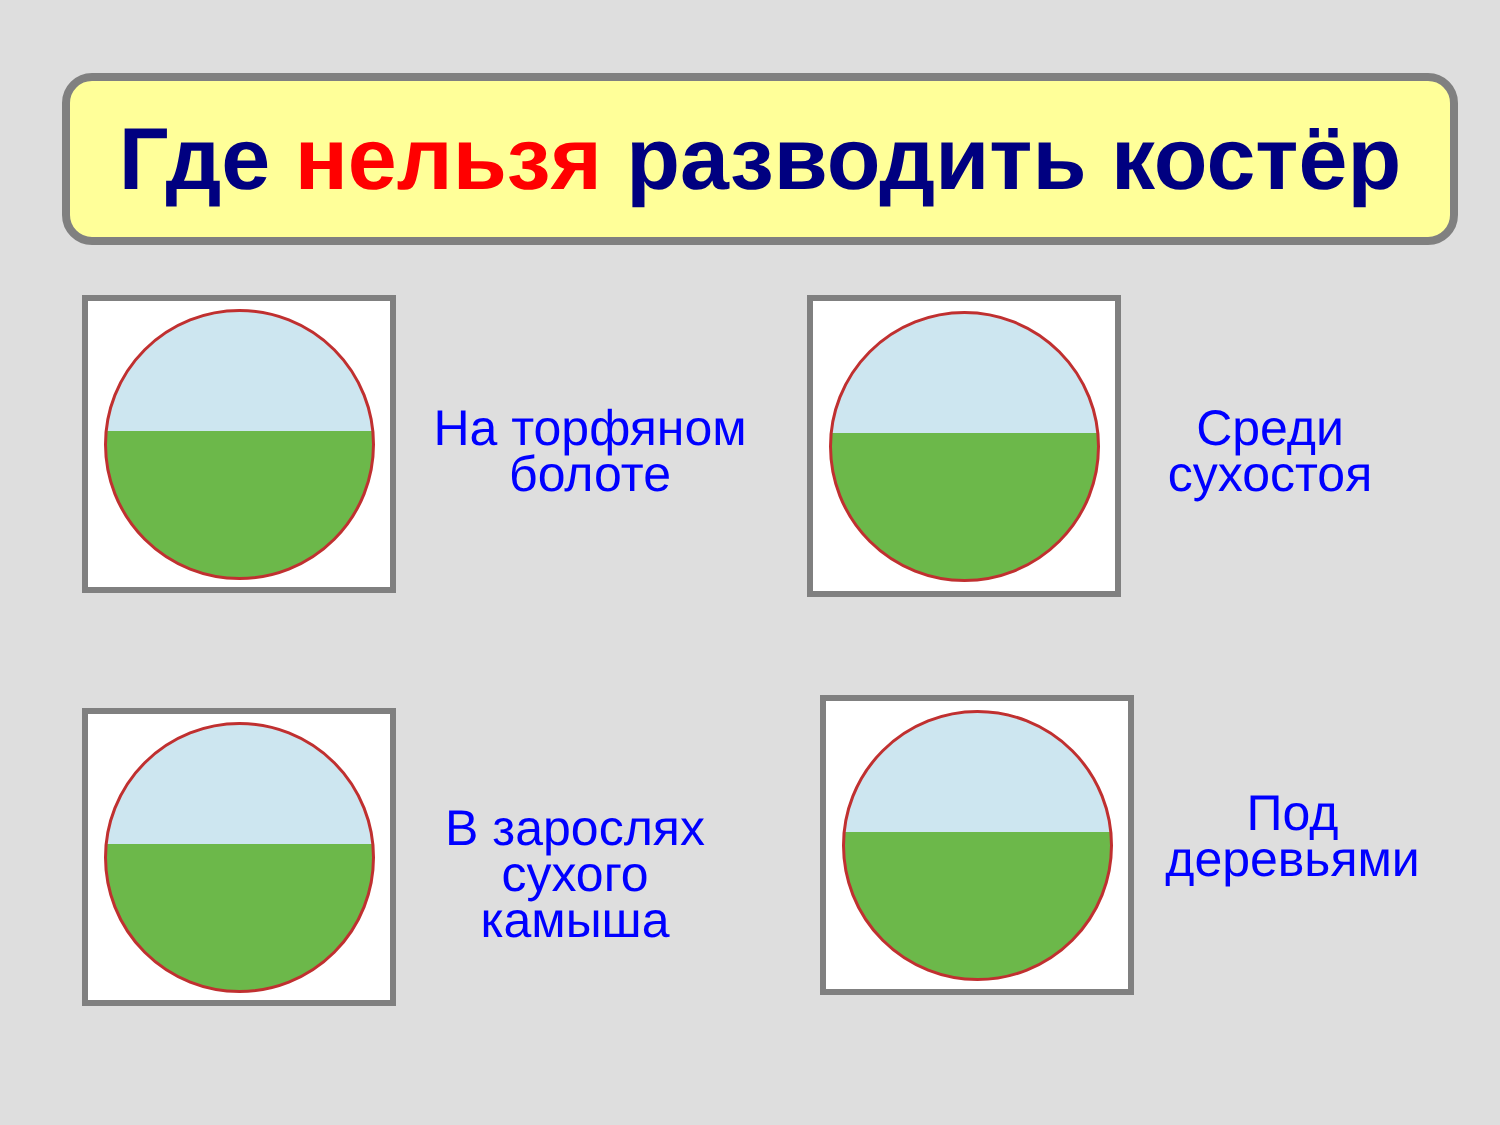Где нельзя разводить костёр
На торфяном
болоте
Среди
сухостоя
В зарослях
сухого
камыша
Под
деревьями